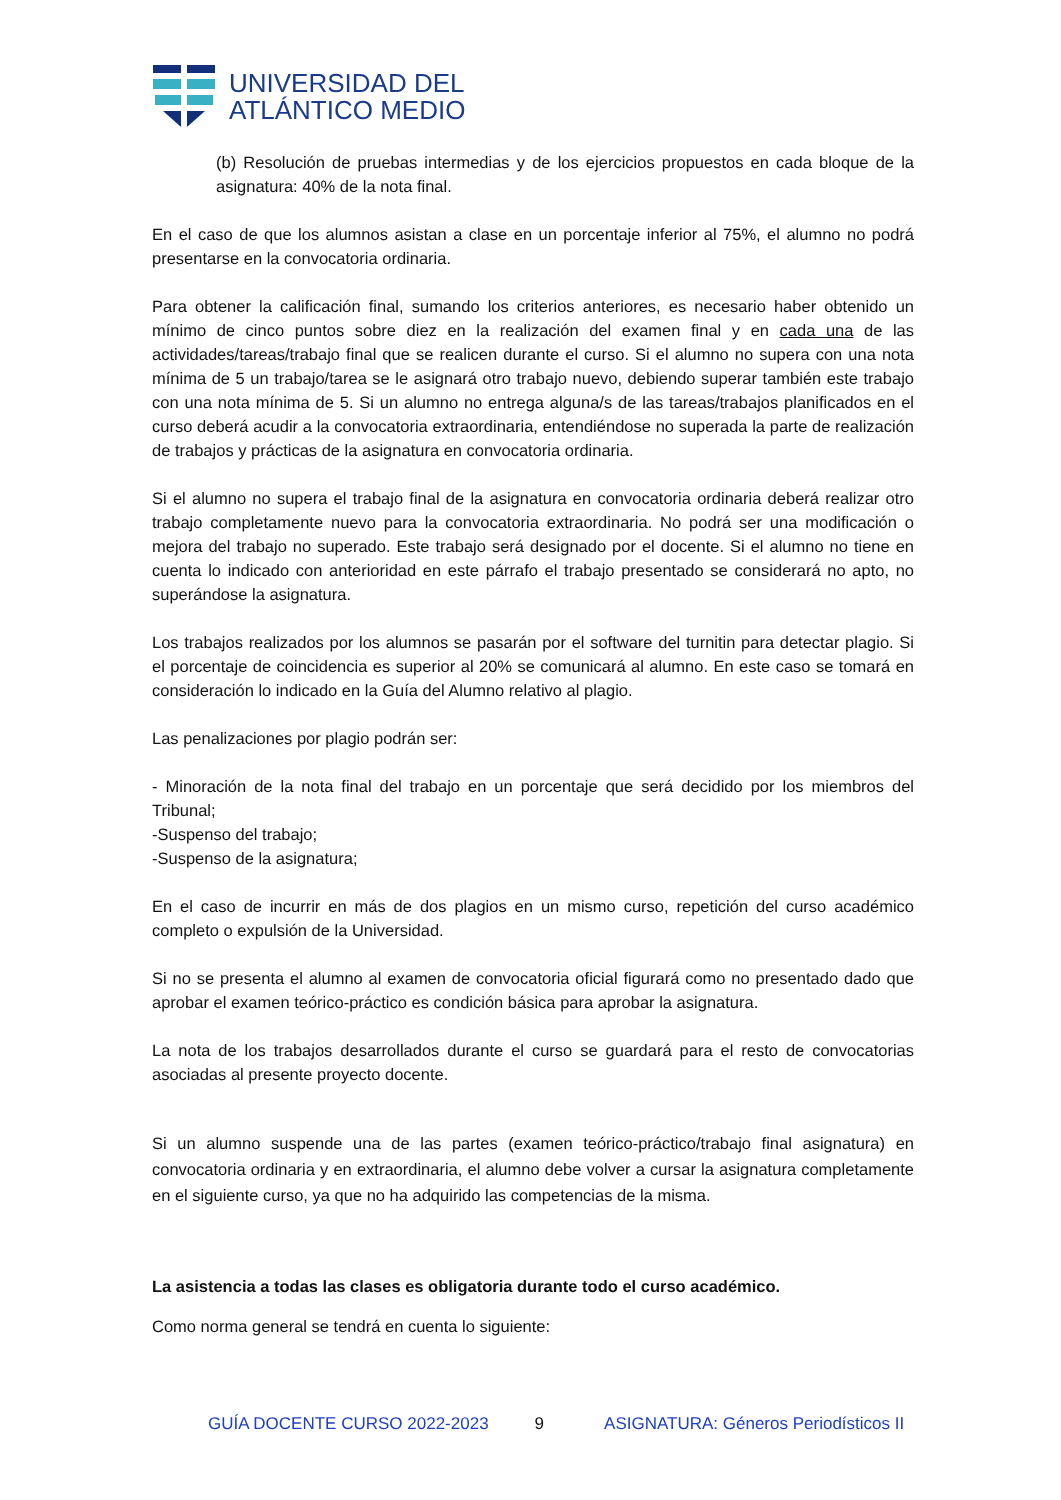UNIVERSIDAD DEL
ATLÁNTICO MEDIO
(b) Resolución de pruebas intermedias y de los ejercicios propuestos en cada bloque de la asignatura: 40% de la nota final.
En el caso de que los alumnos asistan a clase en un porcentaje inferior al 75%, el alumno no podrá presentarse en la convocatoria ordinaria.
Para obtener la calificación final, sumando los criterios anteriores, es necesario haber obtenido un mínimo de cinco puntos sobre diez en la realización del examen final y en cada una de las actividades/tareas/trabajo final que se realicen durante el curso. Si el alumno no supera con una nota mínima de 5 un trabajo/tarea se le asignará otro trabajo nuevo, debiendo superar también este trabajo con una nota mínima de 5. Si un alumno no entrega alguna/s de las tareas/trabajos planificados en el curso deberá acudir a la convocatoria extraordinaria, entendiéndose no superada la parte de realización de trabajos y prácticas de la asignatura en convocatoria ordinaria.
Si el alumno no supera el trabajo final de la asignatura en convocatoria ordinaria deberá realizar otro trabajo completamente nuevo para la convocatoria extraordinaria. No podrá ser una modificación o mejora del trabajo no superado. Este trabajo será designado por el docente. Si el alumno no tiene en cuenta lo indicado con anterioridad en este párrafo el trabajo presentado se considerará no apto, no superándose la asignatura.
Los trabajos realizados por los alumnos se pasarán por el software del turnitin para detectar plagio. Si el porcentaje de coincidencia es superior al 20% se comunicará al alumno. En este caso se tomará en consideración lo indicado en la Guía del Alumno relativo al plagio.
Las penalizaciones por plagio podrán ser:
- Minoración de la nota final del trabajo en un porcentaje que será decidido por los miembros del Tribunal;
-Suspenso del trabajo;
-Suspenso de la asignatura;
En el caso de incurrir en más de dos plagios en un mismo curso, repetición del curso académico completo o expulsión de la Universidad.
Si no se presenta el alumno al examen de convocatoria oficial figurará como no presentado dado que aprobar el examen teórico-práctico es condición básica para aprobar la asignatura.
La nota de los trabajos desarrollados durante el curso se guardará para el resto de convocatorias asociadas al presente proyecto docente.
Si un alumno suspende una de las partes (examen teórico-práctico/trabajo final asignatura) en convocatoria ordinaria y en extraordinaria, el alumno debe volver a cursar la asignatura completamente en el siguiente curso, ya que no ha adquirido las competencias de la misma.
La asistencia a todas las clases es obligatoria durante todo el curso académico.
Como norma general se tendrá en cuenta lo siguiente:
GUÍA DOCENTE CURSO 2022-2023 9 ASIGNATURA: Géneros Periodísticos II